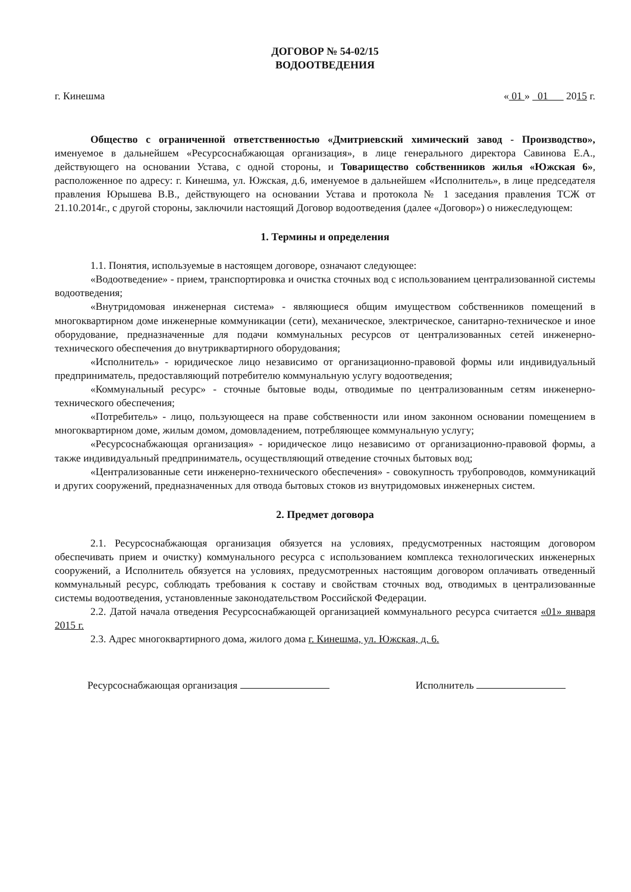ДОГОВОР № 54-02/15
ВОДООТВЕДЕНИЯ
г. Кинешма « 01 » 01 2015 г.
Общество с ограниченной ответственностью «Дмитриевский химический завод - Производство», именуемое в дальнейшем «Ресурсоснабжающая организация», в лице генерального директора Савинова Е.А., действующего на основании Устава, с одной стороны, и Товарищество собственников жилья «Южская 6», расположенное по адресу: г. Кинешма, ул. Южская, д.6, именуемое в дальнейшем «Исполнитель», в лице председателя правления Юрышева В.В., действующего на основании Устава и протокола № 1 заседания правления ТСЖ от 21.10.2014г., с другой стороны, заключили настоящий Договор водоотведения (далее «Договор») о нижеследующем:
1. Термины и определения
1.1. Понятия, используемые в настоящем договоре, означают следующее:
«Водоотведение» - прием, транспортировка и очистка сточных вод с использованием централизованной системы водоотведения;
«Внутридомовая инженерная система» - являющиеся общим имуществом собственников помещений в многоквартирном доме инженерные коммуникации (сети), механическое, электрическое, санитарно-техническое и иное оборудование, предназначенные для подачи коммунальных ресурсов от централизованных сетей инженерно-технического обеспечения до внутриквартирного оборудования;
«Исполнитель» - юридическое лицо независимо от организационно-правовой формы или индивидуальный предприниматель, предоставляющий потребителю коммунальную услугу водоотведения;
«Коммунальный ресурс» - сточные бытовые воды, отводимые по централизованным сетям инженерно-технического обеспечения;
«Потребитель» - лицо, пользующееся на праве собственности или ином законном основании помещением в многоквартирном доме, жилым домом, домовладением, потребляющее коммунальную услугу;
«Ресурсоснабжающая организация» - юридическое лицо независимо от организационно-правовой формы, а также индивидуальный предприниматель, осуществляющий отведение сточных бытовых вод;
«Централизованные сети инженерно-технического обеспечения» - совокупность трубопроводов, коммуникаций и других сооружений, предназначенных для отвода бытовых стоков из внутридомовых инженерных систем.
2. Предмет договора
2.1. Ресурсоснабжающая организация обязуется на условиях, предусмотренных настоящим договором обеспечивать прием и очистку) коммунального ресурса с использованием комплекса технологических инженерных сооружений, а Исполнитель обязуется на условиях, предусмотренных настоящим договором оплачивать отведенный коммунальный ресурс, соблюдать требования к составу и свойствам сточных вод, отводимых в централизованные системы водоотведения, установленные законодательством Российской Федерации.
2.2. Датой начала отведения Ресурсоснабжающей организацией коммунального ресурса считается «01» января 2015 г.
2.3. Адрес многоквартирного дома, жилого дома г. Кинешма, ул. Южская, д. 6.
Ресурсоснабжающая организация Исполнитель